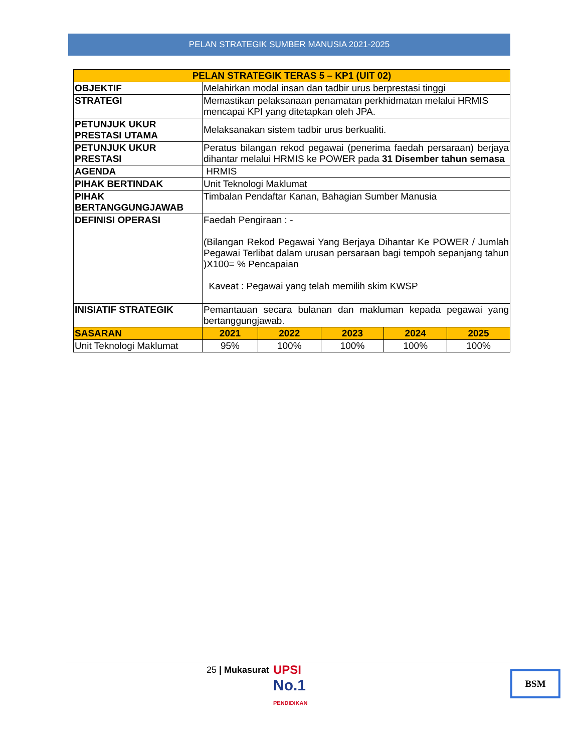PELAN STRATEGIK SUMBER MANUSIA 2021-2025
| PELAN STRATEGIK TERAS 5 – KP1 (UIT 02) | | | | | |
| --- | --- | --- | --- | --- | --- |
| OBJEKTIF | Melahirkan modal insan dan tadbir urus berprestasi tinggi | | | | |
| STRATEGI | Memastikan pelaksanaan penamatan perkhidmatan melalui HRMIS mencapai KPI yang ditetapkan oleh JPA. | | | | |
| PETUNJUK UKUR PRESTASI UTAMA | Melaksanakan sistem tadbir urus berkualiti. | | | | |
| PETUNJUK UKUR PRESTASI | Peratus bilangan rekod pegawai (penerima faedah persaraan) berjaya dihantar melalui HRMIS ke POWER pada 31 Disember tahun semasa | | | | |
| AGENDA | HRMIS | | | | |
| PIHAK BERTINDAK | Unit Teknologi Maklumat | | | | |
| PIHAK BERTANGGUNGJAWAB | Timbalan Pendaftar Kanan, Bahagian Sumber Manusia | | | | |
| DEFINISI OPERASI | Faedah Pengiraan : - (Bilangan Rekod Pegawai Yang Berjaya Dihantar Ke POWER / Jumlah Pegawai Terlibat dalam urusan persaraan bagi tempoh sepanjang tahun )X100= % Pencapaian Kaveat : Pegawai yang telah memilih skim KWSP | | | | |
| INISIATIF STRATEGIK | Pemantauan secara bulanan dan makluman kepada pegawai yang bertanggungjawab. | | | | |
| SASARAN | 2021 | 2022 | 2023 | 2024 | 2025 |
| Unit Teknologi Maklumat | 95% | 100% | 100% | 100% | 100% |
25 | Mukasurat
UPSI
No.1
PENDIDIKAN
BSM